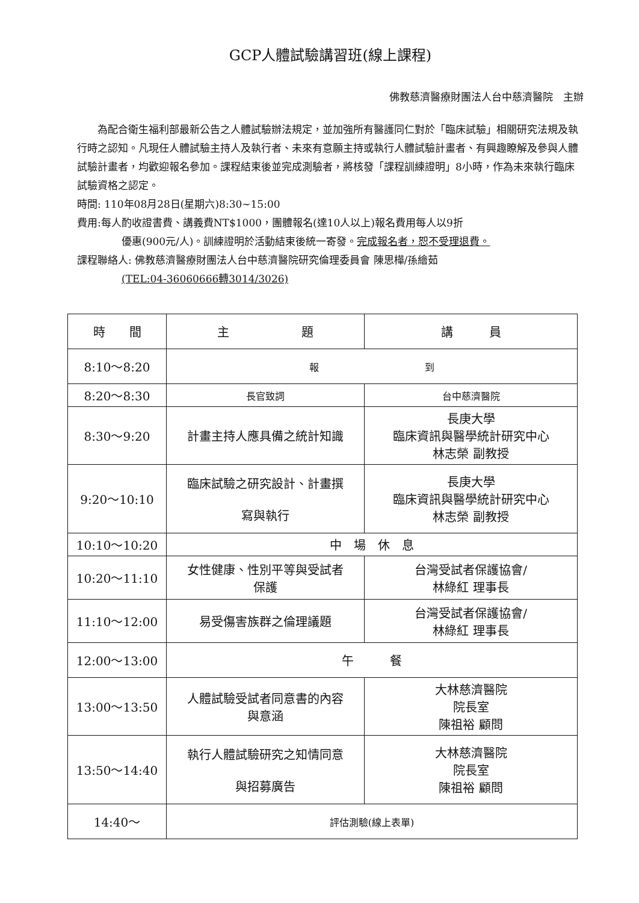GCP人體試驗講習班(線上課程)
佛教慈濟醫療財團法人台中慈濟醫院　主辦
　　為配合衛生福利部最新公告之人體試驗辦法規定，並加強所有醫護同仁對於「臨床試驗」相關研究法規及執行時之認知。凡現任人體試驗主持人及執行者、未來有意願主持或執行人體試驗計畫者、有興趣瞭解及參與人體試驗計畫者，均歡迎報名參加。課程結束後並完成測驗者，將核發「課程訓練證明」8小時，作為未來執行臨床試驗資格之認定。
時間: 110年08月28日(星期六)8:30~15:00
費用:每人酌收證書費、講義費NT$1000，團體報名(達10人以上)報名費用每人以9折
優惠(900元/人)。訓練證明於活動結束後統一寄發。完成報名者，恕不受理退費。
課程聯絡人: 佛教慈濟醫療財團法人台中慈濟醫院研究倫理委員會 陳思樺/孫繪茹
(TEL:04-36060666轉3014/3026)
| 時 間 | 主 題 | 講 員 |
| --- | --- | --- |
| 8:10～8:20 | 報 到 | |
| 8:20～8:30 | 長官致詞 | 台中慈濟醫院 |
| 8:30～9:20 | 計畫主持人應具備之統計知識 | 長庚大學 臨床資訊與醫學統計研究中心 林志榮 副教授 |
| 9:20～10:10 | 臨床試驗之研究設計、計畫撰 寫與執行 | 長庚大學 臨床資訊與醫學統計研究中心 林志榮 副教授 |
| 10:10～10:20 | 中 場 休 息 | |
| 10:20～11:10 | 女性健康、性別平等與受試者 保護 | 台灣受試者保護協會/ 林綠紅 理事長 |
| 11:10～12:00 | 易受傷害族群之倫理議題 | 台灣受試者保護協會/ 林綠紅 理事長 |
| 12:00～13:00 | 午 餐 | |
| 13:00～13:50 | 人體試驗受試者同意書的內容 與意涵 | 大林慈濟醫院 院長室 陳祖裕 顧問 |
| 13:50～14:40 | 執行人體試驗研究之知情同意 與招募廣告 | 大林慈濟醫院 院長室 陳祖裕 顧問 |
| 14:40～ | 評估測驗(線上表單) | |